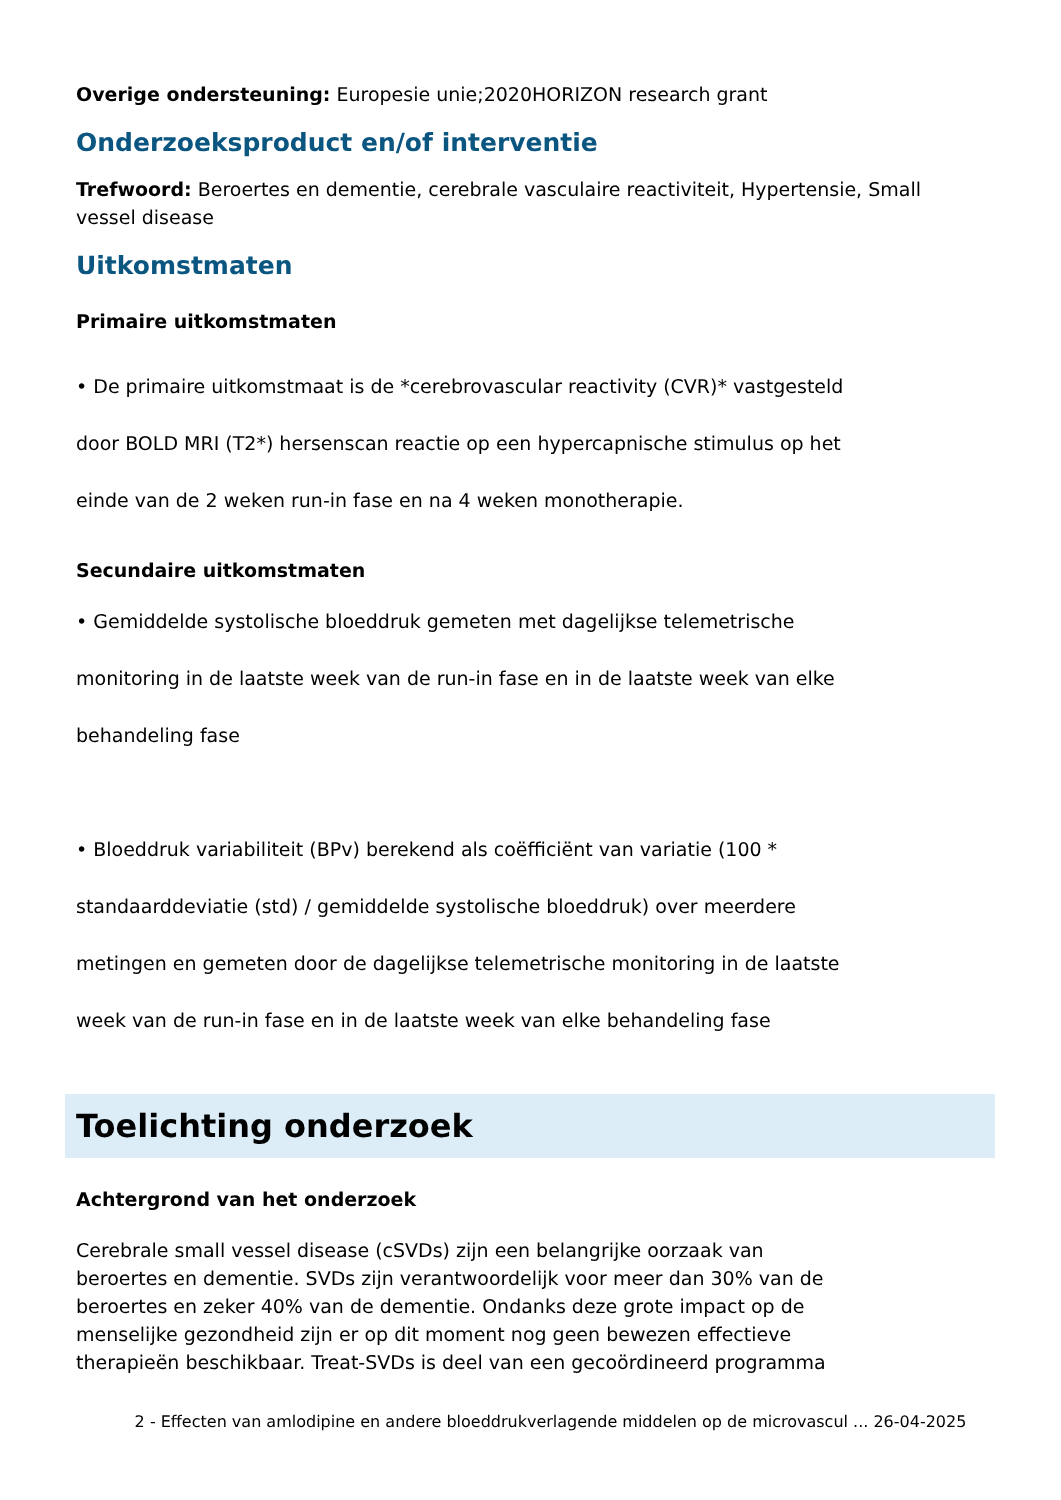Overige ondersteuning: Europesie unie;2020HORIZON research grant
Onderzoeksproduct en/of interventie
Trefwoord: Beroertes en dementie, cerebrale vasculaire reactiviteit, Hypertensie, Small vessel disease
Uitkomstmaten
Primaire uitkomstmaten
• De primaire uitkomstmaat is de *cerebrovascular reactivity (CVR)* vastgesteld
door BOLD MRI (T2*) hersenscan reactie op een hypercapnische stimulus op het
einde van de 2 weken run-in fase en na 4 weken monotherapie.
Secundaire uitkomstmaten
• Gemiddelde systolische bloeddruk gemeten met dagelijkse telemetrische
monitoring in de laatste week van de run-in fase en in de laatste week van elke
behandeling fase
• Bloeddruk variabiliteit (BPv) berekend als coëfficiënt van variatie (100 *
standaarddeviatie (std) / gemiddelde systolische bloeddruk) over meerdere
metingen en gemeten door de dagelijkse telemetrische monitoring in de laatste
week van de run-in fase en in de laatste week van elke behandeling fase
Toelichting onderzoek
Achtergrond van het onderzoek
Cerebrale small vessel disease (cSVDs) zijn een belangrijke oorzaak van
beroertes en dementie. SVDs zijn verantwoordelijk voor meer dan 30% van de
beroertes en zeker 40% van de dementie. Ondanks deze grote impact op de
menselijke gezondheid zijn er op dit moment nog geen bewezen effectieve
therapieën beschikbaar. Treat-SVDs is deel van een gecoördineerd programma
2 - Effecten van amlodipine en andere bloeddrukverlagende middelen op de microvascul ... 26-04-2025